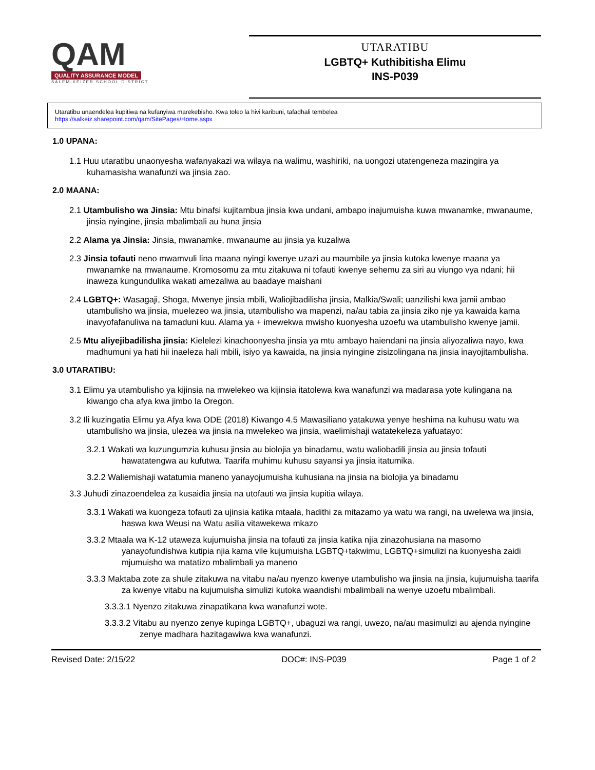QAM
QUALITY ASSURANCE MODEL
SALEM-KEIZER SCHOOL DISTRICT
UTARATIBU
LGBTQ+ Kuthibitisha Elimu
INS-P039
Utaratibu unaendelea kupitiwa na kufanyiwa marekebisho. Kwa toleo la hivi karibuni, tafadhali tembelea
https://salkeiz.sharepoint.com/qam/SitePages/Home.aspx
1.0 UPANA:
1.1 Huu utaratibu unaonyesha wafanyakazi wa wilaya na walimu, washiriki, na uongozi utatengeneza mazingira ya kuhamasisha wanafunzi wa jinsia zao.
2.0 MAANA:
2.1 Utambulisho wa Jinsia: Mtu binafsi kujitambua jinsia kwa undani, ambapo inajumuisha kuwa mwanamke, mwanaume, jinsia nyingine, jinsia mbalimbali au huna jinsia
2.2 Alama ya Jinsia: Jinsia, mwanamke, mwanaume au jinsia ya kuzaliwa
2.3 Jinsia tofauti neno mwamvuli lina maana nyingi kwenye uzazi au maumbile ya jinsia kutoka kwenye maana ya mwanamke na mwanaume. Kromosomu za mtu zitakuwa ni tofauti kwenye sehemu za siri au viungo vya ndani; hii inaweza kungundulika wakati amezaliwa au baadaye maishani
2.4 LGBTQ+: Wasagaji, Shoga, Mwenye jinsia mbili, Waliojibadilisha jinsia, Malkia/Swali; uanzilishi kwa jamii ambao utambulisho wa jinsia, muelezeo wa jinsia, utambulisho wa mapenzi, na/au tabia za jinsia ziko nje ya kawaida kama inavyofafanuliwa na tamaduni kuu. Alama ya + imewekwa mwisho kuonyesha uzoefu wa utambulisho kwenye jamii.
2.5 Mtu aliyejibadilisha jinsia: Kielelezi kinachoonyesha jinsia ya mtu ambayo haiendani na jinsia aliyozaliwa nayo, kwa madhumuni ya hati hii inaeleza hali mbili, isiyo ya kawaida, na jinsia nyingine zisizolingana na jinsia inayojitambulisha.
3.0 UTARATIBU:
3.1 Elimu ya utambulisho ya kijinsia na mwelekeo wa kijinsia itatolewa kwa wanafunzi wa madarasa yote kulingana na kiwango cha afya kwa jimbo la Oregon.
3.2 Ili kuzingatia Elimu ya Afya kwa ODE (2018) Kiwango 4.5 Mawasiliano yatakuwa yenye heshima na kuhusu watu wa utambulisho wa jinsia, ulezea wa jinsia na mwelekeo wa jinsia, waelimishaji watatekeleza yafuatayo:
3.2.1 Wakati wa kuzungumzia kuhusu jinsia au biolojia ya binadamu, watu waliobadili jinsia au jinsia tofauti hawatatengwa au kufutwa. Taarifa muhimu kuhusu sayansi ya jinsia itatumika.
3.2.2 Waliemishaji watatumia maneno yanayojumuisha kuhusiana na jinsia na biolojia ya binadamu
3.3 Juhudi zinazoendelea za kusaidia jinsia na utofauti wa jinsia kupitia wilaya.
3.3.1 Wakati wa kuongeza tofauti za ujinsia katika mtaala, hadithi za mitazamo ya watu wa rangi, na uwelewa wa jinsia, haswa kwa Weusi na Watu asilia vitawekewa mkazo
3.3.2 Mtaala wa K-12 utaweza kujumuisha jinsia na tofauti za jinsia katika njia zinazohusiana na masomo yanayofundishwa kutipia njia kama vile kujumuisha LGBTQ+takwimu, LGBTQ+simulizi na kuonyesha zaidi mjumuisho wa matatizo mbalimbali ya maneno
3.3.3 Maktaba zote za shule zitakuwa na vitabu na/au nyenzo kwenye utambulisho wa jinsia na jinsia, kujumuisha taarifa za kwenye vitabu na kujumuisha simulizi kutoka waandishi mbalimbali na wenye uzoefu mbalimbali.
3.3.3.1 Nyenzo zitakuwa zinapatikana kwa wanafunzi wote.
3.3.3.2 Vitabu au nyenzo zenye kupinga LGBTQ+, ubaguzi wa rangi, uwezo, na/au masimulizi au ajenda nyingine zenye madhara hazitagawiwa kwa wanafunzi.
Revised Date: 2/15/22 DOC#: INS-P039 Page 1 of 2